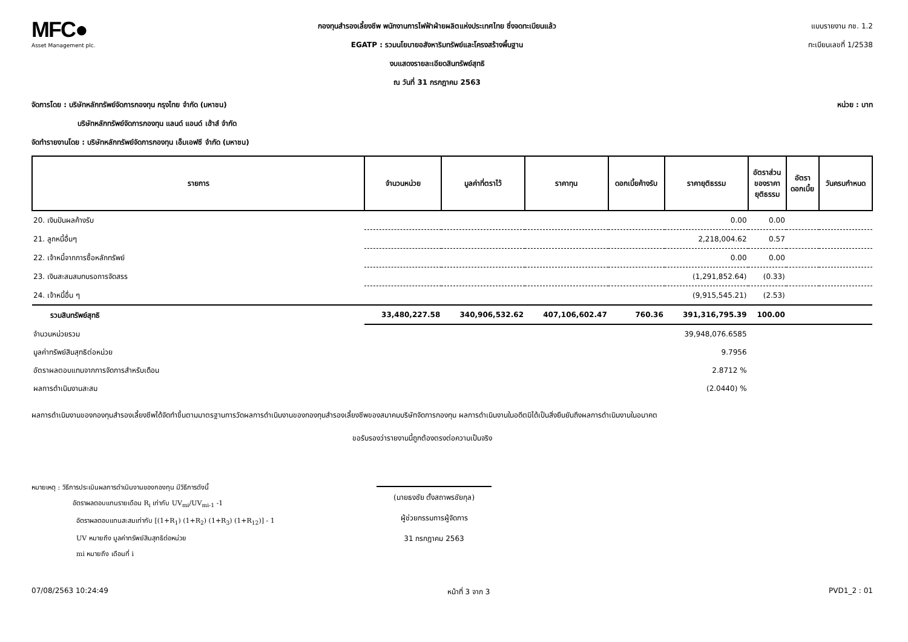MFC●
Asset Management plc.
กองทุนสำรองเลี้ยงชีพ พนักงานการไฟฟ้าฝ่ายผลิตแห่งประเทศไทย ซึ่งจดทะเบียนแล้ว
EGATP : รวมนโยบายอสังหาริมทรัพย์และโครงสร้างพื้นฐาน
งบแสดงรายละเอียดสินทรัพย์สุทธิ
ณ วันที่ 31 กรกฎาคม 2563
แบบรายงาน กช. 1.2
ทะเบียนเลขที่ 1/2538
จัดการโดย : บริษัทหลักทรัพย์จัดการกองทุน กรุงไทย จำกัด (มหาชน) หน่วย : บาท
บริษัทหลักทรัพย์จัดการกองทุน แลนด์ แอนด์ เฮ้าส์ จำกัด
จัดทำรายงานโดย : บริษัทหลักทรัพย์จัดการกองทุน เอ็มเอฟซี จำกัด (มหาชน)
| รายการ | จำนวนหน่วย | มูลค่าที่ตราไว้ | ราคาทุน | ดอกเบี้ยค้างรับ | ราคายุติธรรม | อัตราส่วน ของราคา ยุติธรรม | อัตรา ดอกเบี้ย | วันครบกำหนด |
| --- | --- | --- | --- | --- | --- | --- | --- | --- |
| 20. เงินปันผลค้างรับ | | | | | 0.00 | 0.00 | | |
| 21. ลูกหนี้อื่นๆ | | | | | 2,218,004.62 | 0.57 | | |
| 22. เจ้าหนี้จากการซื้อหลักทรัพย์ | | | | | 0.00 | 0.00 | | |
| 23. เงินสะสมสมทบรอการจัดสรร | | | | | (1,291,852.64) | (0.33) | | |
| 24. เจ้าหนี้อื่น ๆ | | | | | (9,915,545.21) | (2.53) | | |
| รวมสินทรัพย์สุทธิ | 33,480,227.58 | 340,906,532.62 | 407,106,602.47 | 760.36 | 391,316,795.39 | 100.00 | | |
| จำนวนหน่วยรวม | | | | | 39,948,076.6585 | | | |
| มูลค่าทรัพย์สินสุทธิต่อหน่วย | | | | | 9.7956 | | | |
| อัตราผลตอบแทนจากการจัดการสำหรับเดือน | | | | | 2.8712 % | | | |
| ผลการดำเนินงานสะสม | | | | | (2.0440) % | | | |
ผลการดำเนินงานของกองทุนสำรองเลี้ยงชีพได้จัดทำขึ้นตามมาตรฐานการวัดผลการดำเนินงานของกองทุนสำรองเลี้ยงชีพของสมาคมบริษัทจัดการกองทุน ผลการดำเนินงานในอดีตมิได้เป็นสิ่งยืนยันถึงผลการดำเนินงานในอนาคต
ขอรับรองว่ารายงานนี้ถูกต้องตรงต่อความเป็นจริง
หมายเหตุ : วิธีการประเมินผลการดำเนินงานของกองทุน มีวิธีการดังนี้
อัตราผลตอบแทนรายเดือน R<sub>i</sub> เท่ากับ UV<sub>mi</sub>/UV<sub>mi-1</sub> -1
อัตราผลตอบแทนสะสมเท่ากับ [(1+R<sub>1</sub>) (1+R<sub>2</sub>) (1+R<sub>3</sub>) (1+R<sub>12</sub>)] - 1
UV หมายถึง มูลค่าทรัพย์สินสุทธิต่อหน่วย
mi หมายถึง เดือนที่ i
(นายธงชัย ตั้งสถาพรชัยกุล)
ผู้ช่วยกรรมการผู้จัดการ
31 กรกฎาคม 2563
07/08/2563 10:24:49 หน้าที่ 3 จาก 3 PVD1_2 : 01